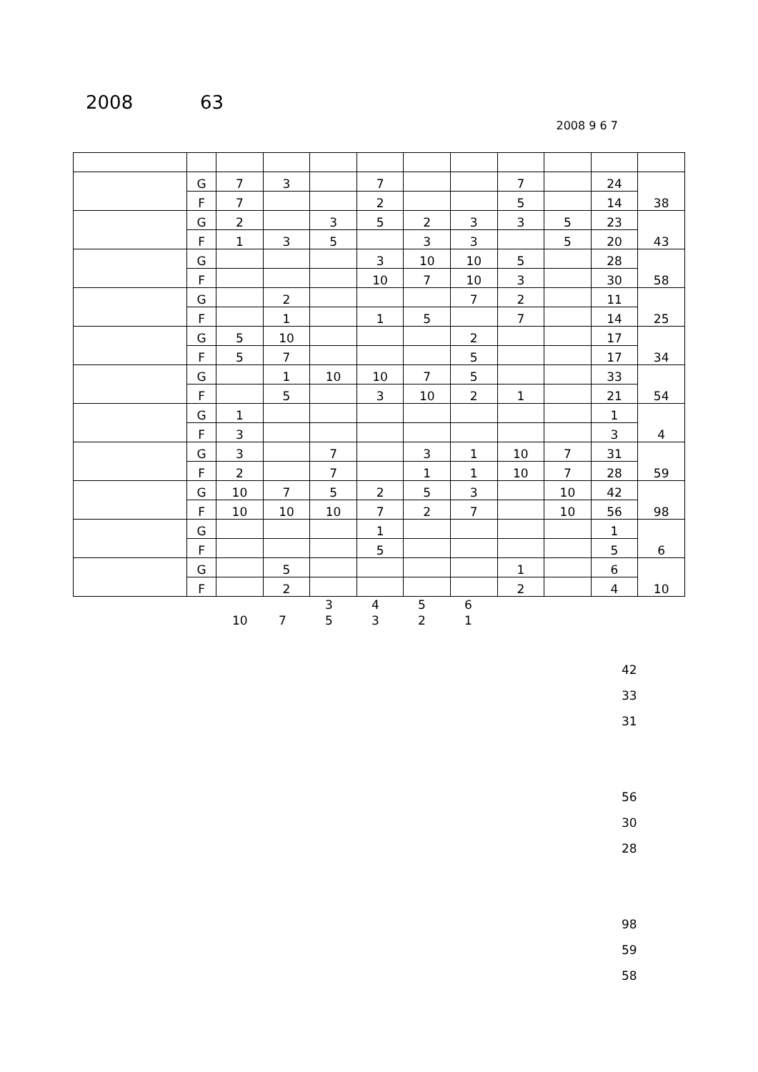2008 63
2008 9 6 7
| | G | 7 | 3 | | 7 | | | 7 | | 24 | 38 |
| | F | 7 | | | 2 | | | 5 | | 14 | |
| | G | 2 | | 3 | 5 | 2 | 3 | 3 | 5 | 23 | 43 |
| | F | 1 | 3 | 5 | | 3 | 3 | | 5 | 20 | |
| | G | | | | 3 | 10 | 10 | 5 | | 28 | 58 |
| | F | | | | 10 | 7 | 10 | 3 | | 30 | |
| | G | | 2 | | | | 7 | 2 | | 11 | 25 |
| | F | | 1 | | 1 | 5 | | 7 | | 14 | |
| | G | 5 | 10 | | | | 2 | | | 17 | 34 |
| | F | 5 | 7 | | | | 5 | | | 17 | |
| | G | | 1 | 10 | 10 | 7 | 5 | | | 33 | 54 |
| | F | | 5 | | 3 | 10 | 2 | 1 | | 21 | |
| | G | 1 | | | | | | | | 1 | 4 |
| | F | 3 | | | | | | | | 3 | |
| | G | 3 | | 7 | | 3 | 1 | 10 | 7 | 31 | 59 |
| | F | 2 | | 7 | | 1 | 1 | 10 | 7 | 28 | |
| | G | 10 | 7 | 5 | 2 | 5 | 3 | | 10 | 42 | 98 |
| | F | 10 | 10 | 10 | 7 | 2 | 7 | | 10 | 56 | |
| | G | | | | 1 | | | | | 1 | 6 |
| | F | | | | 5 | | | | | 5 | |
| | G | | 5 | | | | | 1 | | 6 | 10 |
| | F | | 2 | | | | | 2 | | 4 | |
3456
10 75321
42
33
31
56
30
28
98
59
58